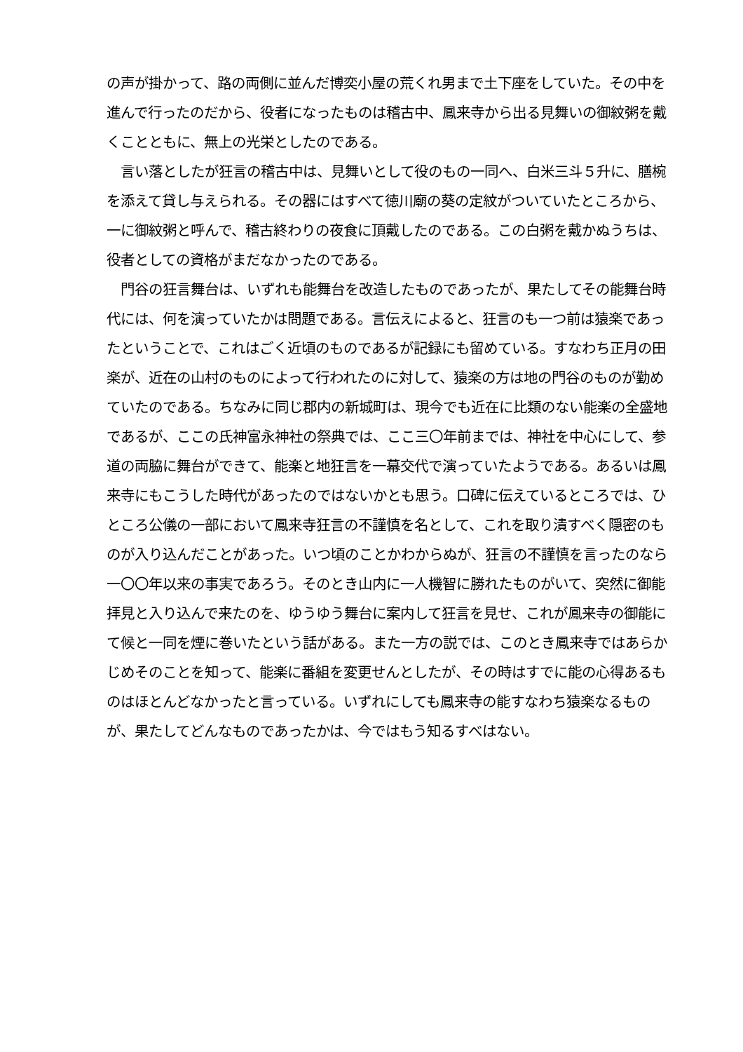の声が掛かって、路の両側に並んだ博奕小屋の荒くれ男まで土下座をしていた。その中を進んで行ったのだから、役者になったものは稽古中、鳳来寺から出る見舞いの御紋粥を戴くことともに、無上の光栄としたのである。
　言い落としたが狂言の稽古中は、見舞いとして役のもの一同へ、白米三斗５升に、膳椀を添えて貸し与えられる。その器にはすべて徳川廟の葵の定紋がついていたところから、一に御紋粥と呼んで、稽古終わりの夜食に頂戴したのである。この白粥を戴かぬうちは、役者としての資格がまだなかったのである。
　門谷の狂言舞台は、いずれも能舞台を改造したものであったが、果たしてその能舞台時代には、何を演っていたかは問題である。言伝えによると、狂言のも一つ前は猿楽であったということで、これはごく近頃のものであるが記録にも留めている。すなわち正月の田楽が、近在の山村のものによって行われたのに対して、猿楽の方は地の門谷のものが勤めていたのである。ちなみに同じ郡内の新城町は、現今でも近在に比類のない能楽の全盛地であるが、ここの氏神富永神社の祭典では、ここ三〇年前までは、神社を中心にして、参道の両脇に舞台ができて、能楽と地狂言を一幕交代で演っていたようである。あるいは鳳来寺にもこうした時代があったのではないかとも思う。口碑に伝えているところでは、ひところ公儀の一部において鳳来寺狂言の不謹慎を名として、これを取り潰すべく隠密のものが入り込んだことがあった。いつ頃のことかわからぬが、狂言の不謹慎を言ったのなら一〇〇年以来の事実であろう。そのとき山内に一人機智に勝れたものがいて、突然に御能拝見と入り込んで来たのを、ゆうゆう舞台に案内して狂言を見せ、これが鳳来寺の御能にて候と一同を煙に巻いたという話がある。また一方の説では、このとき鳳来寺ではあらかじめそのことを知って、能楽に番組を変更せんとしたが、その時はすでに能の心得あるものはほとんどなかったと言っている。いずれにしても鳳来寺の能すなわち猿楽なるものが、果たしてどんなものであったかは、今ではもう知るすべはない。